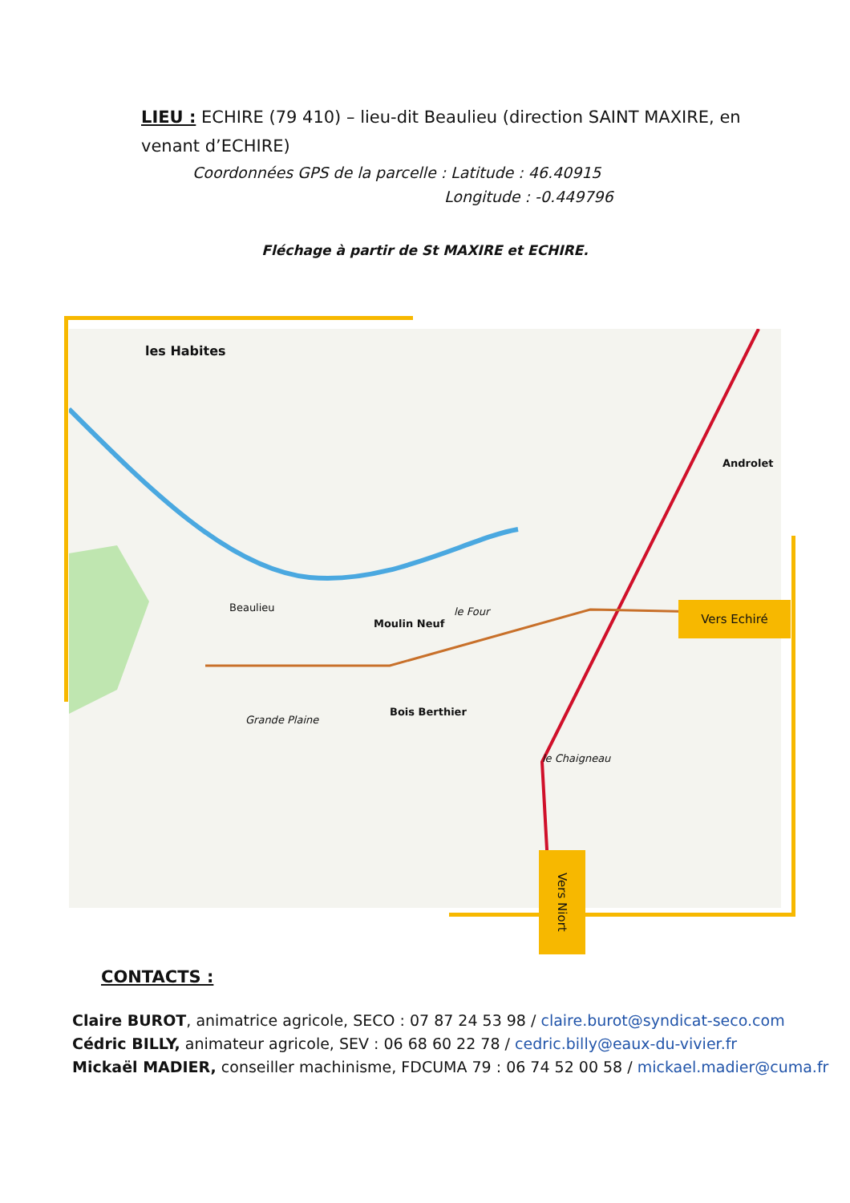LIEU : ECHIRE (79 410) – lieu-dit Beaulieu (direction SAINT MAXIRE, en venant d’ECHIRE)
Coordonnées GPS de la parcelle : Latitude : 46.40915
Longitude : -0.449796
Fléchage à partir de St MAXIRE et ECHIRE.
les Habites
Beaulieu
Moulin Neuf
le Four
Androlet
Bois Berthier
Grande Plaine
le Chaigneau
Vers Echiré
Vers Niort
CONTACTS :
Claire BUROT, animatrice agricole, SECO : 07 87 24 53 98 / claire.burot@syndicat-seco.com
Cédric BILLY, animateur agricole, SEV : 06 68 60 22 78 / cedric.billy@eaux-du-vivier.fr
Mickaël MADIER, conseiller machinisme, FDCUMA 79 : 06 74 52 00 58 / mickael.madier@cuma.fr